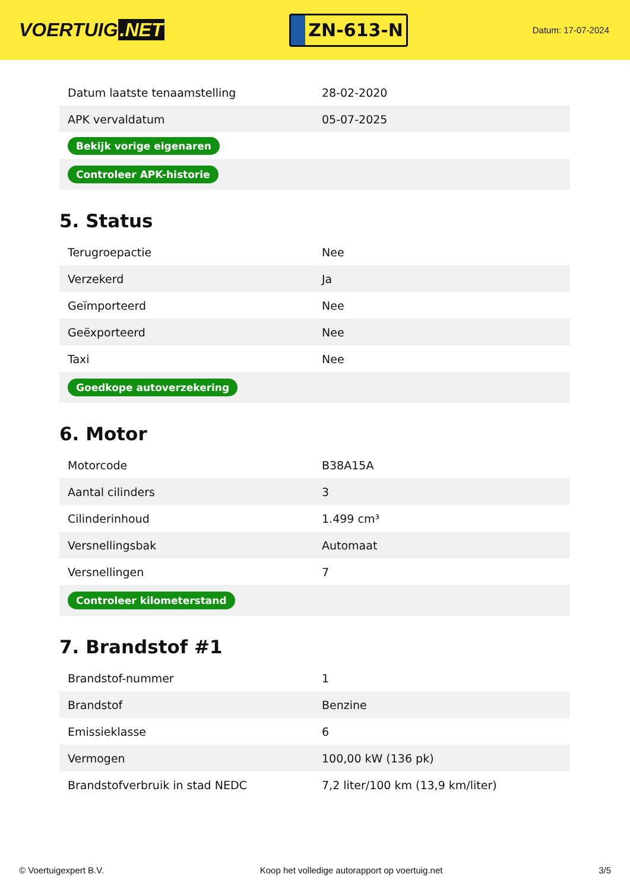VOERTUIG.NET
ZN-613-N
Datum: 17-07-2024
| Datum laatste tenaamstelling | 28-02-2020 |
| APK vervaldatum | 05-07-2025 |
| Bekijk vorige eigenaren | |
| Controleer APK-historie | |
5. Status
| Terugroepactie | Nee |
| Verzekerd | Ja |
| Geïmporteerd | Nee |
| Geëxporteerd | Nee |
| Taxi | Nee |
| Goedkope autoverzekering | |
6. Motor
| Motorcode | B38A15A |
| Aantal cilinders | 3 |
| Cilinderinhoud | 1.499 cm³ |
| Versnellingsbak | Automaat |
| Versnellingen | 7 |
| Controleer kilometerstand | |
7. Brandstof #1
| Brandstof-nummer | 1 |
| Brandstof | Benzine |
| Emissieklasse | 6 |
| Vermogen | 100,00 kW (136 pk) |
| Brandstofverbruik in stad NEDC | 7,2 liter/100 km (13,9 km/liter) |
© Voertuigexpert B.V. Koop het volledige autorapport op voertuig.net 3/5